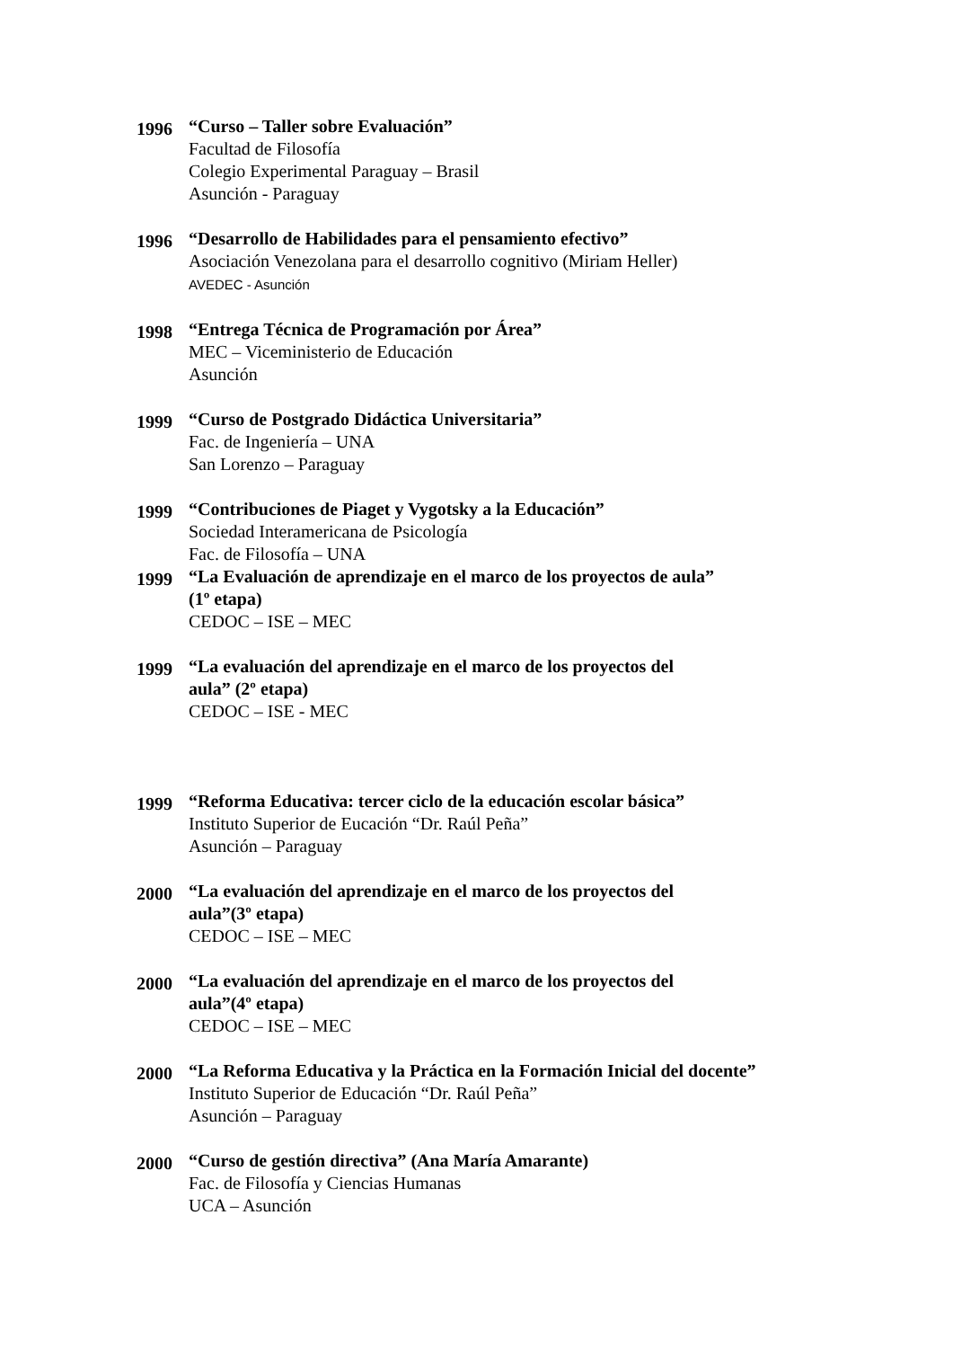1996
“Curso – Taller sobre Evaluación”
Facultad de Filosofía
Colegio Experimental Paraguay – Brasil
Asunción - Paraguay
1996
“Desarrollo de Habilidades para el pensamiento efectivo”
Asociación Venezolana para el desarrollo cognitivo (Miriam Heller)
AVEDEC - Asunción
1998
“Entrega Técnica de Programación por Área”
MEC – Viceministerio de Educación
Asunción
1999
“Curso de Postgrado Didáctica Universitaria”
Fac. de Ingeniería – UNA
San Lorenzo – Paraguay
1999
“Contribuciones de Piaget y Vygotsky a la Educación”
Sociedad Interamericana de Psicología
Fac. de Filosofía – UNA
1999
“La Evaluación de aprendizaje en el marco de los proyectos de aula” (1º etapa)
CEDOC – ISE – MEC
1999
“La evaluación del aprendizaje en el marco de los proyectos del aula” (2º etapa)
CEDOC – ISE - MEC
1999
“Reforma Educativa: tercer ciclo de la educación escolar básica”
Instituto Superior de Eucación “Dr. Raúl Peña”
Asunción – Paraguay
2000
“La evaluación del aprendizaje en el marco de los proyectos del aula”(3º etapa)
CEDOC – ISE – MEC
2000
“La evaluación del aprendizaje en el marco de los proyectos del aula”(4º etapa)
CEDOC – ISE – MEC
2000
“La Reforma Educativa y la Práctica en la Formación Inicial del docente”
Instituto Superior de Educación “Dr. Raúl Peña”
Asunción – Paraguay
2000
“Curso de gestión directiva” (Ana María Amarante)
Fac. de Filosofía y Ciencias Humanas
UCA – Asunción